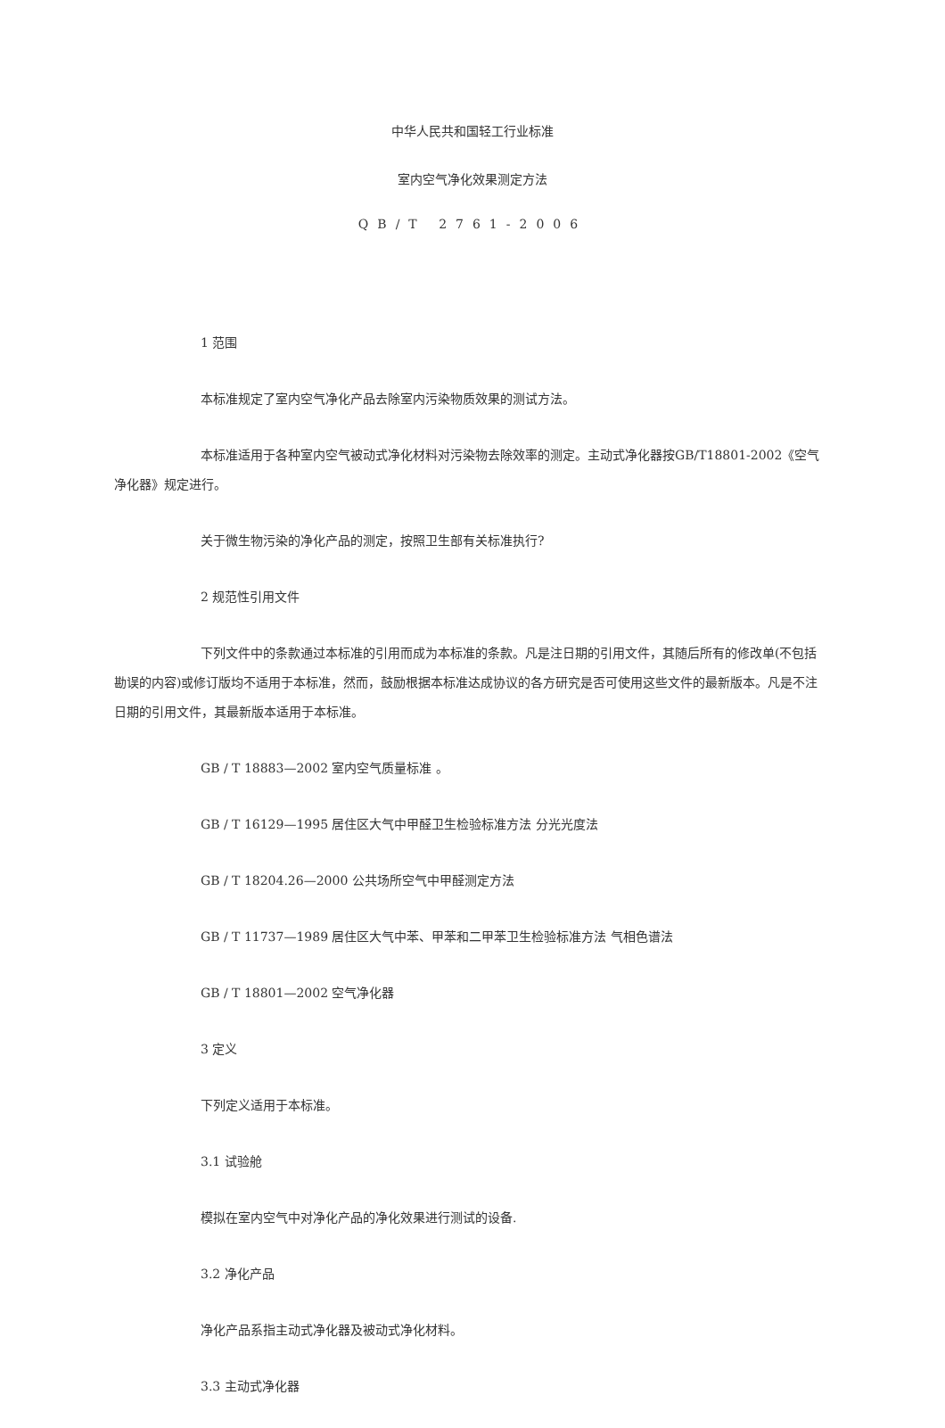中华人民共和国轻工行业标准
室内空气净化效果测定方法
QB/T 2761-2006
1 范围
本标准规定了室内空气净化产品去除室内污染物质效果的测试方法。
本标准适用于各种室内空气被动式净化材料对污染物去除效率的测定。主动式净化器按GB/T18801-2002《空气净化器》规定进行。
关于微生物污染的净化产品的测定，按照卫生部有关标准执行?
2 规范性引用文件
下列文件中的条款通过本标准的引用而成为本标准的条款。凡是注日期的引用文件，其随后所有的修改单(不包括勘误的内容)或修订版均不适用于本标准，然而，鼓励根据本标准达成协议的各方研究是否可使用这些文件的最新版本。凡是不注日期的引用文件，其最新版本适用于本标准。
GB / T 18883—2002 室内空气质量标准 。
GB / T 16129—1995 居住区大气中甲醛卫生检验标准方法 分光光度法
GB / T 18204.26—2000 公共场所空气中甲醛测定方法
GB / T 11737—1989 居住区大气中苯、甲苯和二甲苯卫生检验标准方法 气相色谱法
GB / T 18801—2002 空气净化器
3 定义
下列定义适用于本标准。
3.1 试验舱
模拟在室内空气中对净化产品的净化效果进行测试的设备.
3.2 净化产品
净化产品系指主动式净化器及被动式净化材料。
3.3 主动式净化器